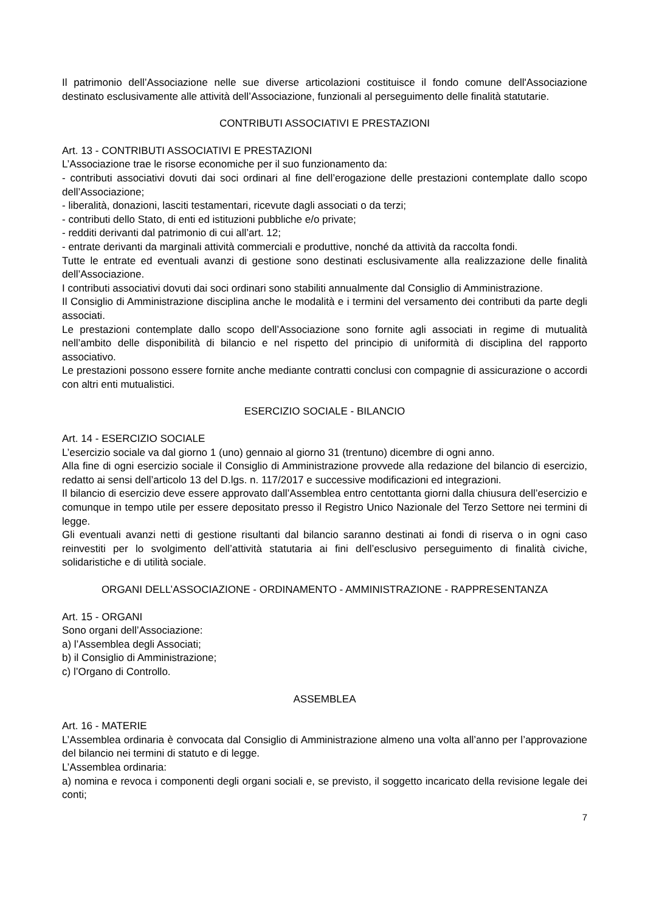Il patrimonio dell’Associazione nelle sue diverse articolazioni costituisce il fondo comune dell'Associazione destinato esclusivamente alle attività dell’Associazione, funzionali al perseguimento delle finalità statutarie.
CONTRIBUTI ASSOCIATIVI E PRESTAZIONI
Art. 13 - CONTRIBUTI ASSOCIATIVI E PRESTAZIONI
L’Associazione trae le risorse economiche per il suo funzionamento da:
- contributi associativi dovuti dai soci ordinari al fine dell’erogazione delle prestazioni contemplate dallo scopo dell’Associazione;
- liberalità, donazioni, lasciti testamentari, ricevute dagli associati o da terzi;
- contributi dello Stato, di enti ed istituzioni pubbliche e/o private;
- redditi derivanti dal patrimonio di cui all’art. 12;
- entrate derivanti da marginali attività commerciali e produttive, nonché da attività da raccolta fondi.
Tutte le entrate ed eventuali avanzi di gestione sono destinati esclusivamente alla realizzazione delle finalità dell’Associazione.
I contributi associativi dovuti dai soci ordinari sono stabiliti annualmente dal Consiglio di Amministrazione.
Il Consiglio di Amministrazione disciplina anche le modalità e i termini del versamento dei contributi da parte degli associati.
Le prestazioni contemplate dallo scopo dell’Associazione sono fornite agli associati in regime di mutualità nell’ambito delle disponibilità di bilancio e nel rispetto del principio di uniformità di disciplina del rapporto associativo.
Le prestazioni possono essere fornite anche mediante contratti conclusi con compagnie di assicurazione o accordi con altri enti mutualistici.
ESERCIZIO SOCIALE - BILANCIO
Art. 14 - ESERCIZIO SOCIALE
L’esercizio sociale va dal giorno 1 (uno) gennaio al giorno 31 (trentuno) dicembre di ogni anno.
Alla fine di ogni esercizio sociale il Consiglio di Amministrazione provvede alla redazione del bilancio di esercizio, redatto ai sensi dell’articolo 13 del D.lgs. n. 117/2017 e successive modificazioni ed integrazioni.
Il bilancio di esercizio deve essere approvato dall’Assemblea entro centottanta giorni dalla chiusura dell’esercizio e comunque in tempo utile per essere depositato presso il Registro Unico Nazionale del Terzo Settore nei termini di legge.
Gli eventuali avanzi netti di gestione risultanti dal bilancio saranno destinati ai fondi di riserva o in ogni caso reinvestiti per lo svolgimento dell’attività statutaria ai fini dell’esclusivo perseguimento di finalità civiche, solidaristiche e di utilità sociale.
ORGANI DELL’ASSOCIAZIONE - ORDINAMENTO - AMMINISTRAZIONE - RAPPRESENTANZA
Art. 15 - ORGANI
Sono organi dell’Associazione:
a) l’Assemblea degli Associati;
b) il Consiglio di Amministrazione;
c) l’Organo di Controllo.
ASSEMBLEA
Art. 16 - MATERIE
L’Assemblea ordinaria è convocata dal Consiglio di Amministrazione almeno una volta all’anno per l’approvazione del bilancio nei termini di statuto e di legge.
L’Assemblea ordinaria:
a) nomina e revoca i componenti degli organi sociali e, se previsto, il soggetto incaricato della revisione legale dei conti;
7